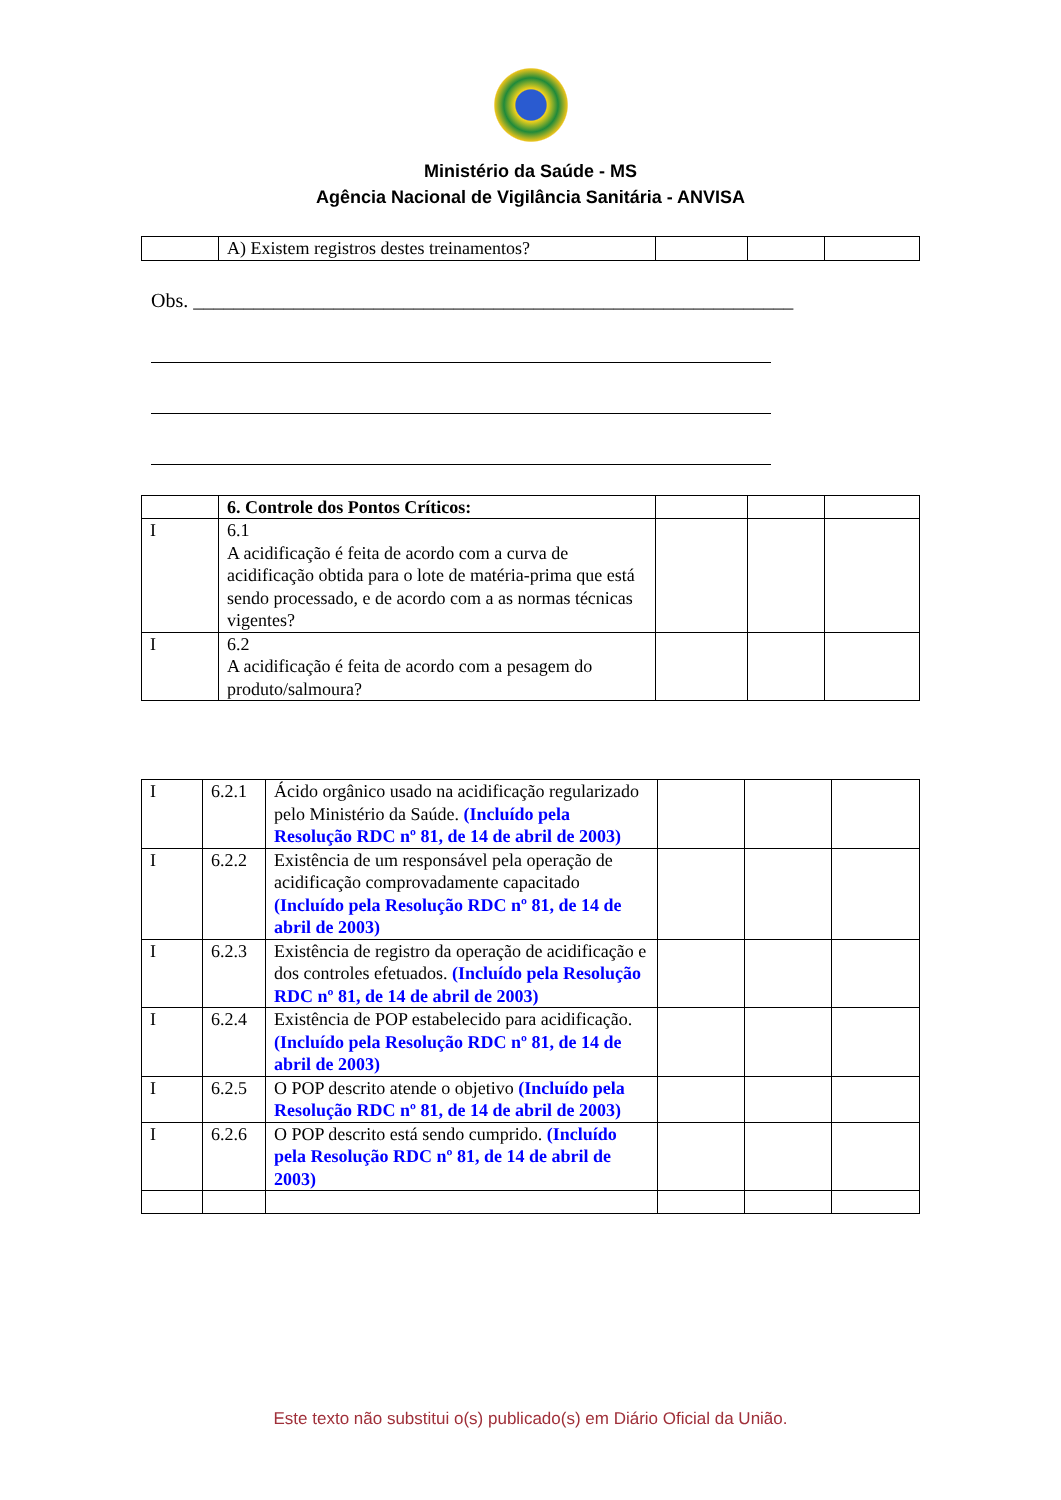Ministério da Saúde - MS
Agência Nacional de Vigilância Sanitária - ANVISA
| | A) Existem registros destes treinamentos? | | | |
Obs. ____________________________________________________________
| | 6. Controle dos Pontos Críticos: | | | |
| I | 6.1 A acidificação é feita de acordo com a curva de acidificação obtida para o lote de matéria-prima que está sendo processado, e de acordo com a as normas técnicas vigentes? | | | |
| I | 6.2 A acidificação é feita de acordo com a pesagem do produto/salmoura? | | | |
| I | 6.2.1 | Ácido orgânico usado na acidificação regularizado pelo Ministério da Saúde. (Incluído pela Resolução RDC nº 81, de 14 de abril de 2003) | | | |
| I | 6.2.2 | Existência de um responsável pela operação de acidificação comprovadamente capacitado (Incluído pela Resolução RDC nº 81, de 14 de abril de 2003) | | | |
| I | 6.2.3 | Existência de registro da operação de acidificação e dos controles efetuados. (Incluído pela Resolução RDC nº 81, de 14 de abril de 2003) | | | |
| I | 6.2.4 | Existência de POP estabelecido para acidificação. (Incluído pela Resolução RDC nº 81, de 14 de abril de 2003) | | | |
| I | 6.2.5 | O POP descrito atende o objetivo (Incluído pela Resolução RDC nº 81, de 14 de abril de 2003) | | | |
| I | 6.2.6 | O POP descrito está sendo cumprido. (Incluído pela Resolução RDC nº 81, de 14 de abril de 2003) | | | |
Este texto não substitui o(s) publicado(s) em Diário Oficial da União.